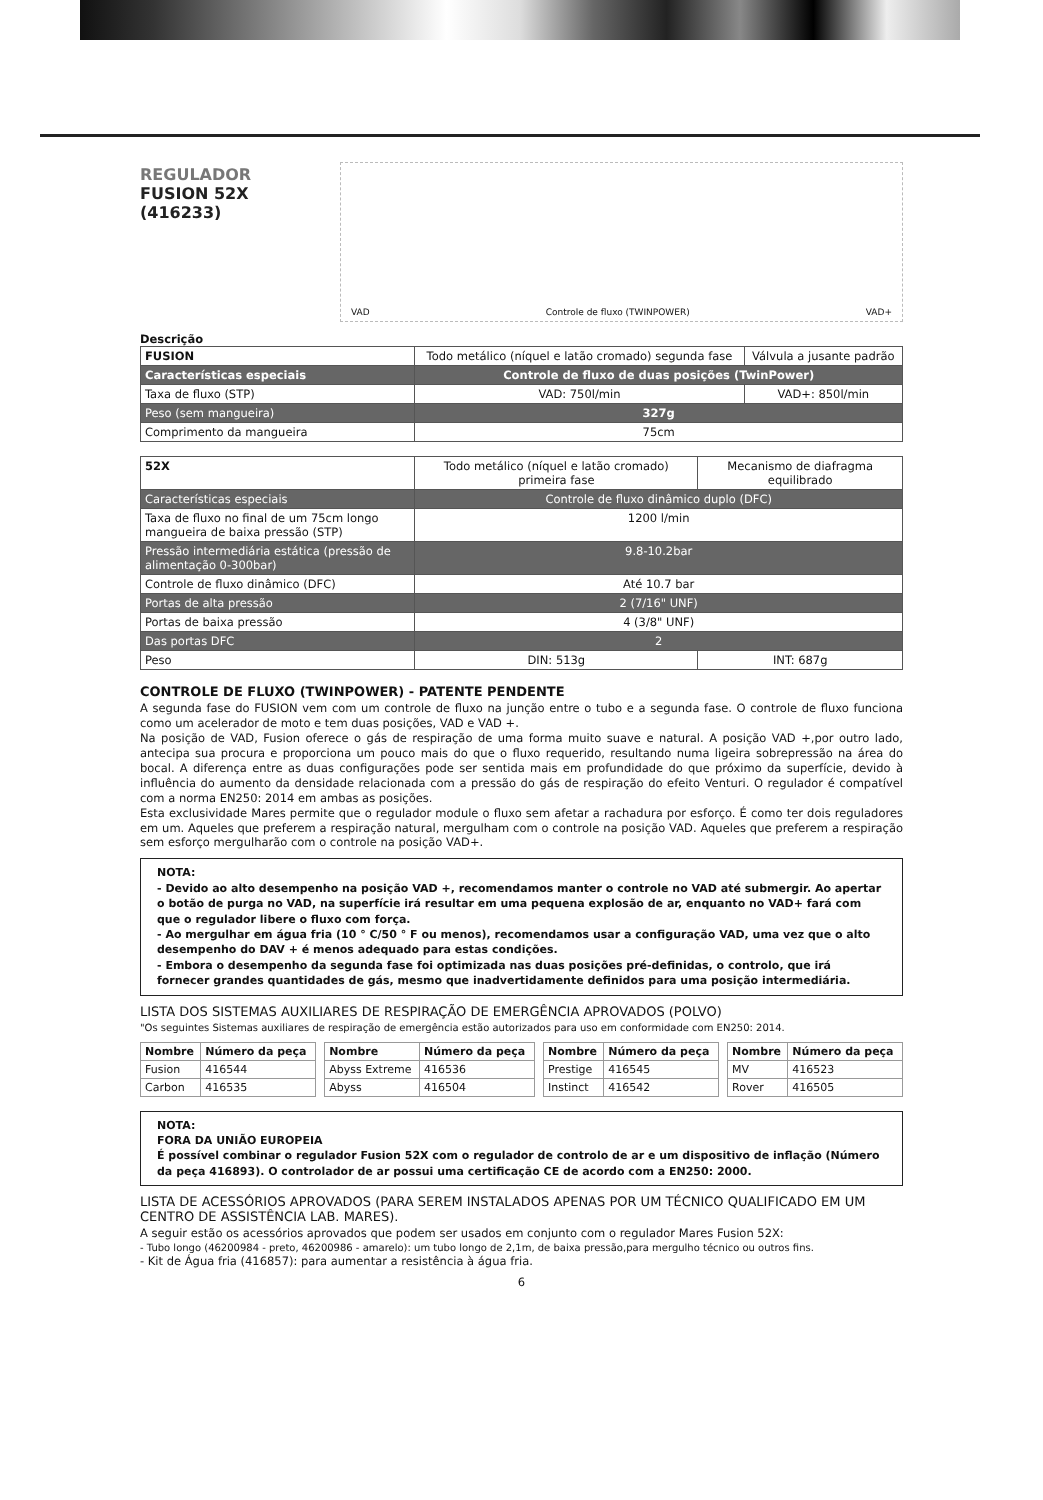REGULADOR
FUSION 52X
(416233)
VAD Controle de fluxo (TWINPOWER) VAD+
Descrição
| FUSION | Todo metálico (níquel e latão cromado) segunda fase | Válvula a jusante padrão |
| Características especiais | Controle de fluxo de duas posições (TwinPower) | |
| Taxa de fluxo (STP) | VAD: 750l/min | VAD+: 850l/min |
| Peso (sem mangueira) | 327g | |
| Comprimento da mangueira | 75cm | |
| 52X | Todo metálico (níquel e latão cromado) primeira fase | Mecanismo de diafragma equilibrado |
| Características especiais | Controle de fluxo dinâmico duplo (DFC) | |
| Taxa de fluxo no final de um 75cm longo mangueira de baixa pressão (STP) | 1200 l/min | |
| Pressão intermediária estática (pressão de alimentação 0-300bar) | 9.8-10.2bar | |
| Controle de fluxo dinâmico (DFC) | Até 10.7 bar | |
| Portas de alta pressão | 2 (7/16" UNF) | |
| Portas de baixa pressão | 4 (3/8" UNF) | |
| Das portas DFC | 2 | |
| Peso | DIN: 513g | INT: 687g |
CONTROLE DE FLUXO (TWINPOWER) - PATENTE PENDENTE
A segunda fase do FUSION vem com um controle de fluxo na junção entre o tubo e a segunda fase. O controle de fluxo funciona como um acelerador de moto e tem duas posições, VAD e VAD +.
Na posição de VAD, Fusion oferece o gás de respiração de uma forma muito suave e natural. A posição VAD +,por outro lado, antecipa sua procura e proporciona um pouco mais do que o fluxo requerido, resultando numa ligeira sobrepressão na área do bocal. A diferença entre as duas configurações pode ser sentida mais em profundidade do que próximo da superfície, devido à influência do aumento da densidade relacionada com a pressão do gás de respiração do efeito Venturi. O regulador é compatível com a norma EN250: 2014 em ambas as posições.
Esta exclusividade Mares permite que o regulador module o fluxo sem afetar a rachadura por esforço. É como ter dois reguladores em um. Aqueles que preferem a respiração natural, mergulham com o controle na posição VAD. Aqueles que preferem a respiração sem esforço mergulharão com o controle na posição VAD+.
NOTA:
- Devido ao alto desempenho na posição VAD +, recomendamos manter o controle no VAD até submergir. Ao apertar o botão de purga no VAD, na superfície irá resultar em uma pequena explosão de ar, enquanto no VAD+ fará com que o regulador libere o fluxo com força.
- Ao mergulhar em água fria (10 ° C/50 ° F ou menos), recomendamos usar a configuração VAD, uma vez que o alto desempenho do DAV + é menos adequado para estas condições.
- Embora o desempenho da segunda fase foi optimizada nas duas posições pré-definidas, o controlo, que irá fornecer grandes quantidades de gás, mesmo que inadvertidamente definidos para uma posição intermediária.
LISTA DOS SISTEMAS AUXILIARES DE RESPIRAÇÃO DE EMERGÊNCIA APROVADOS (POLVO)
"Os seguintes Sistemas auxiliares de respiração de emergência estão autorizados para uso em conformidade com EN250: 2014.
| Nombre | Número da peça | | Nombre | Número da peça | | Nombre | Número da peça | | Nombre | Número da peça |
| Fusion | 416544 | | Abyss Extreme | 416536 | | Prestige | 416545 | | MV | 416523 |
| Carbon | 416535 | | Abyss | 416504 | | Instinct | 416542 | | Rover | 416505 |
NOTA:
FORA DA UNIÃO EUROPEIA
É possível combinar o regulador Fusion 52X com o regulador de controlo de ar e um dispositivo de inflação (Número da peça 416893). O controlador de ar possui uma certificação CE de acordo com a EN250: 2000.
LISTA DE ACESSÓRIOS APROVADOS (PARA SEREM INSTALADOS APENAS POR UM TÉCNICO QUALIFICADO EM UM CENTRO DE ASSISTÊNCIA LAB. MARES).
A seguir estão os acessórios aprovados que podem ser usados em conjunto com o regulador Mares Fusion 52X:
- Tubo longo (46200984 - preto, 46200986 - amarelo): um tubo longo de 2,1m, de baixa pressão,para mergulho técnico ou outros fins.
- Kit de Água fria (416857): para aumentar a resistência à água fria.
6